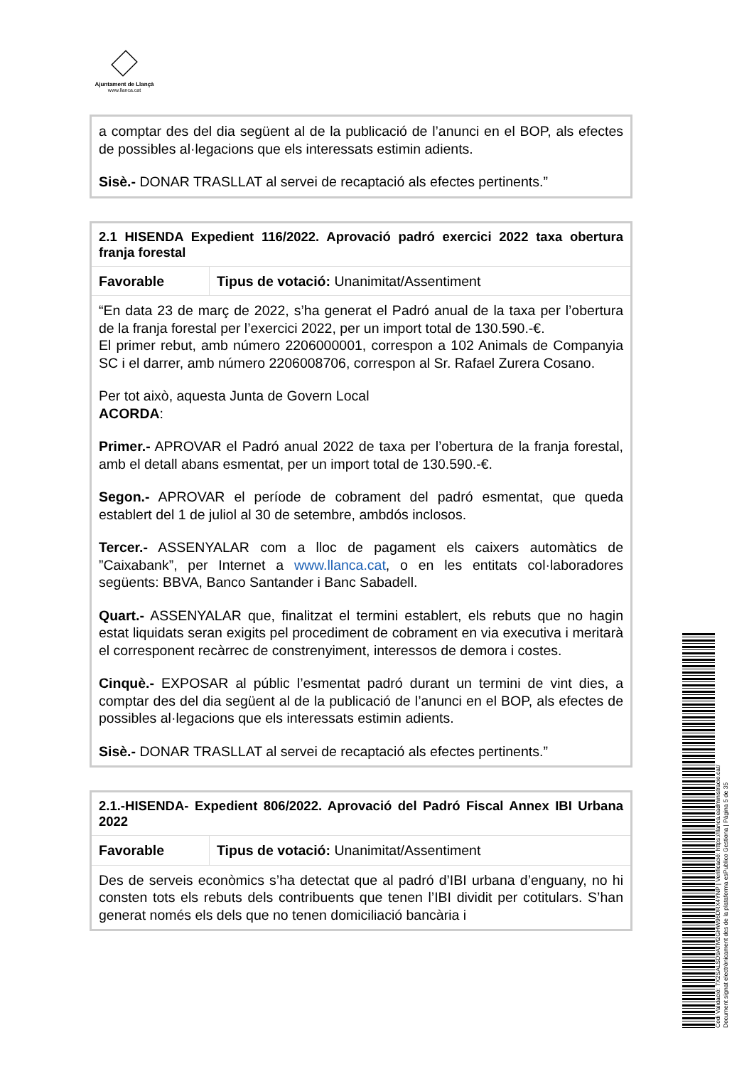Ajuntament de Llançà
www.llanca.cat
| a comptar des del dia següent al de la publicació de l’anunci en el BOP, als efectes de possibles al·legacions que els interessats estimin adients. Sisè.- DONAR TRASLLAT al servei de recaptació als efectes pertinents.” |
| 2.1 HISENDA Expedient 116/2022. Aprovació padró exercici 2022 taxa obertura franja forestal | |
| Favorable | Tipus de votació: Unanimitat/Assentiment |
| “En data 23 de març de 2022, s’ha generat el Padró anual de la taxa per l’obertura de la franja forestal per l’exercici 2022, per un import total de 130.590.-€. El primer rebut, amb número 2206000001, correspon a 102 Animals de Companyia SC i el darrer, amb número 2206008706, correspon al Sr. Rafael Zurera Cosano. Per tot això, aquesta Junta de Govern Local ACORDA : Primer.- APROVAR el Padró anual 2022 de taxa per l’obertura de la franja forestal, amb el detall abans esmentat, per un import total de 130.590.-€. Segon.- APROVAR el període de cobrament del padró esmentat, que queda establert del 1 de juliol al 30 de setembre, ambdós inclosos. Tercer.- ASSENYALAR com a lloc de pagament els caixers automàtics de ”Caixabank”, per Internet a www.llanca.cat , o en les entitats col·laboradores següents: BBVA, Banco Santander i Banc Sabadell. Quart.- ASSENYALAR que, finalitzat el termini establert, els rebuts que no hagin estat liquidats seran exigits pel procediment de cobrament en via executiva i meritarà el corresponent recàrrec de constrenyiment, interessos de demora i costes. Cinquè.- EXPOSAR al públic l’esmentat padró durant un termini de vint dies, a comptar des del dia següent al de la publicació de l’anunci en el BOP, als efectes de possibles al·legacions que els interessats estimin adients. Sisè.- DONAR TRASLLAT al servei de recaptació als efectes pertinents.” | |
| 2.1.-HISENDA- Expedient 806/2022. Aprovació del Padró Fiscal Annex IBI Urbana 2022 | |
| Favorable | Tipus de votació: Unanimitat/Assentiment |
| Des de serveis econòmics s’ha detectat que al padró d’IBI urbana d’enguany, no hi consten tots els rebuts dels contribuents que tenen l’IBI dividit per cotitulars. S’han generat només els dels que no tenen domiciliació bancària i | |
Codi Validació: 7X2SALSD9ATM2GHW96DRX4YNP | Verificació: https://llanca.eadministracio.cat/
Document signat electrònicament des de la plataforma esPublico Gestiona | Pàgina 5 de 35